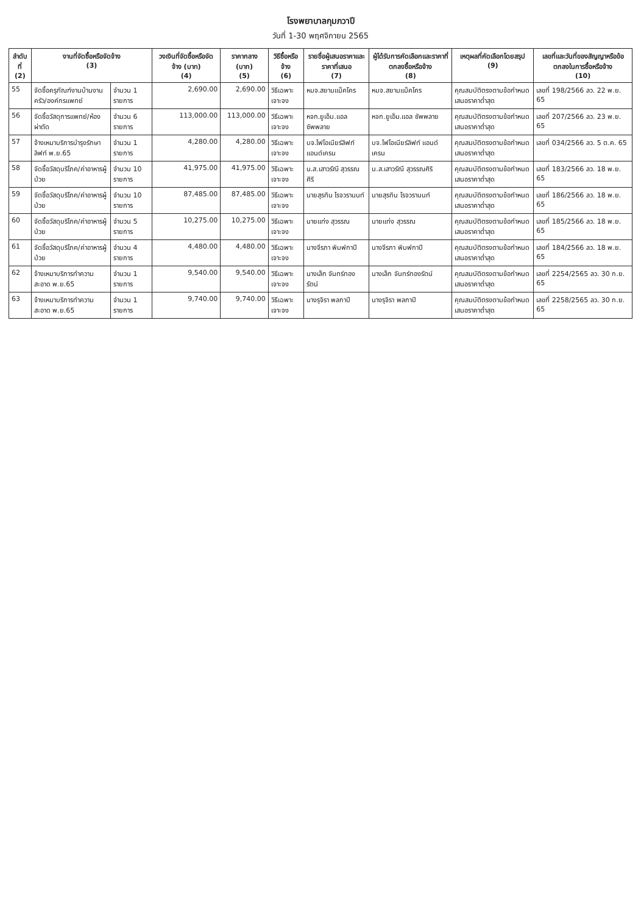โรงพยาบาลกุมภวาปี
วันที่ 1-30 พฤศจิกายน 2565
| ลำดับที่ (2) | งานที่จัดซื้อหรือจัดจ้าง (3) | | วงเงินที่จัดซื้อหรือจัดจ้าง (บาท) (4) | ราคากลาง (บาท) (5) | วิธีซื้อหรือจ้าง (6) | รายชื่อผู้เสนอราคาและราคาที่เสนอ (7) | ผู้ได้รับการคัดเลือกและราคาที่ตกลงซื้อหรือจ้าง (8) | เหตุผลที่คัดเลือกโดยสรุป (9) | เลขที่และวันที่ของสัญญาหรือข้อตกลงในการซื้อหรือจ้าง (10) |
| --- | --- | --- | --- | --- | --- | --- | --- | --- | --- |
| 55 | จัดซื้อครุภัณฑ์งานบ้านงานครัว/องค์กรแพทย์ | จำนวน 1 รายการ | 2,690.00 | 2,690.00 | วิธีเฉพาะเจาะจง | หมจ.สยามแม็คโคร | หมจ.สยามแม็คโคร | คุณสมบัติตรงตามข้อกำหนด เสนอราคาต่ำสุด | เลขที่ 198/2566 ลว. 22 พ.ย. 65 |
| 56 | จัดซื้อวัสดุการแพทย์/ห้องผ่าตัด | จำนวน 6 รายการ | 113,000.00 | 113,000.00 | วิธีเฉพาะเจาะจง | หจก.ยูเอ็ม.แอล ซัพพลาย | หจก.ยูเอ็ม.แอล ซัพพลาย | คุณสมบัติตรงตามข้อกำหนด เสนอราคาต่ำสุด | เลขที่ 207/2566 ลว. 23 พ.ย. 65 |
| 57 | จ้างเหมาบริการบำรุงรักษาลิฟท์ พ.ย.65 | จำนวน 1 รายการ | 4,280.00 | 4,280.00 | วิธีเฉพาะเจาะจง | บจ.ไฟโอเนียร์ลิฟท์ แอนด์เครน | บจ.ไฟโอเนียร์ลิฟท์ แอนด์เครน | คุณสมบัติตรงตามข้อกำหนด เสนอราคาต่ำสุด | เลขที่ 034/2566 ลว. 5 ต.ค. 65 |
| 58 | จัดซื้อวัสดุบริโภค/ค่าอาหารผู้ป่วย | จำนวน 10 รายการ | 41,975.00 | 41,975.00 | วิธีเฉพาะเจาะจง | น.ส.เสาวรัณี สุวรรณศิริ | น.ส.เสาวรัณี สุวรรณศิริ | คุณสมบัติตรงตามข้อกำหนด เสนอราคาต่ำสุด | เลขที่ 183/2566 ลว. 18 พ.ย. 65 |
| 59 | จัดซื้อวัสดุบริโภค/ค่าอาหารผู้ป่วย | จำนวน 10 รายการ | 87,485.00 | 87,485.00 | วิธีเฉพาะเจาะจง | นายสุรทิน โรจวรานนท์ | นายสุรทิน โรจวรานนท์ | คุณสมบัติตรงตามข้อกำหนด เสนอราคาต่ำสุด | เลขที่ 186/2566 ลว. 18 พ.ย. 65 |
| 60 | จัดซื้อวัสดุบริโภค/ค่าอาหารผู้ป่วย | จำนวน 5 รายการ | 10,275.00 | 10,275.00 | วิธีเฉพาะเจาะจง | นายแท่ง สุวรรณ | นายแท่ง สุวรรณ | คุณสมบัติตรงตามข้อกำหนด เสนอราคาต่ำสุด | เลขที่ 185/2566 ลว. 18 พ.ย. 65 |
| 61 | จัดซื้อวัสดุบริโภค/ค่าอาหารผู้ป่วย | จำนวน 4 รายการ | 4,480.00 | 4,480.00 | วิธีเฉพาะเจาะจง | นางจีรภา พิมพ์กาปี | นางจีรภา พิมพ์กาปี | คุณสมบัติตรงตามข้อกำหนด เสนอราคาต่ำสุด | เลขที่ 184/2566 ลว. 18 พ.ย. 65 |
| 62 | จ้างเหมาบริการทำความสะอาด พ.ย.65 | จำนวน 1 รายการ | 9,540.00 | 9,540.00 | วิธีเฉพาะเจาะจง | นางเล็ก จันทร์ทองรัตน์ | นางเล็ก จันทร์ทองรัตน์ | คุณสมบัติตรงตามข้อกำหนด เสนอราคาต่ำสุด | เลขที่ 2254/2565 ลว. 30 ก.ย. 65 |
| 63 | จ้างเหมาบริการทำความสะอาด พ.ย.65 | จำนวน 1 รายการ | 9,740.00 | 9,740.00 | วิธีเฉพาะเจาะจง | นางรุจิรา พลกาปี | นางรุจิรา พลกาปี | คุณสมบัติตรงตามข้อกำหนด เสนอราคาต่ำสุด | เลขที่ 2258/2565 ลว. 30 ก.ย. 65 |